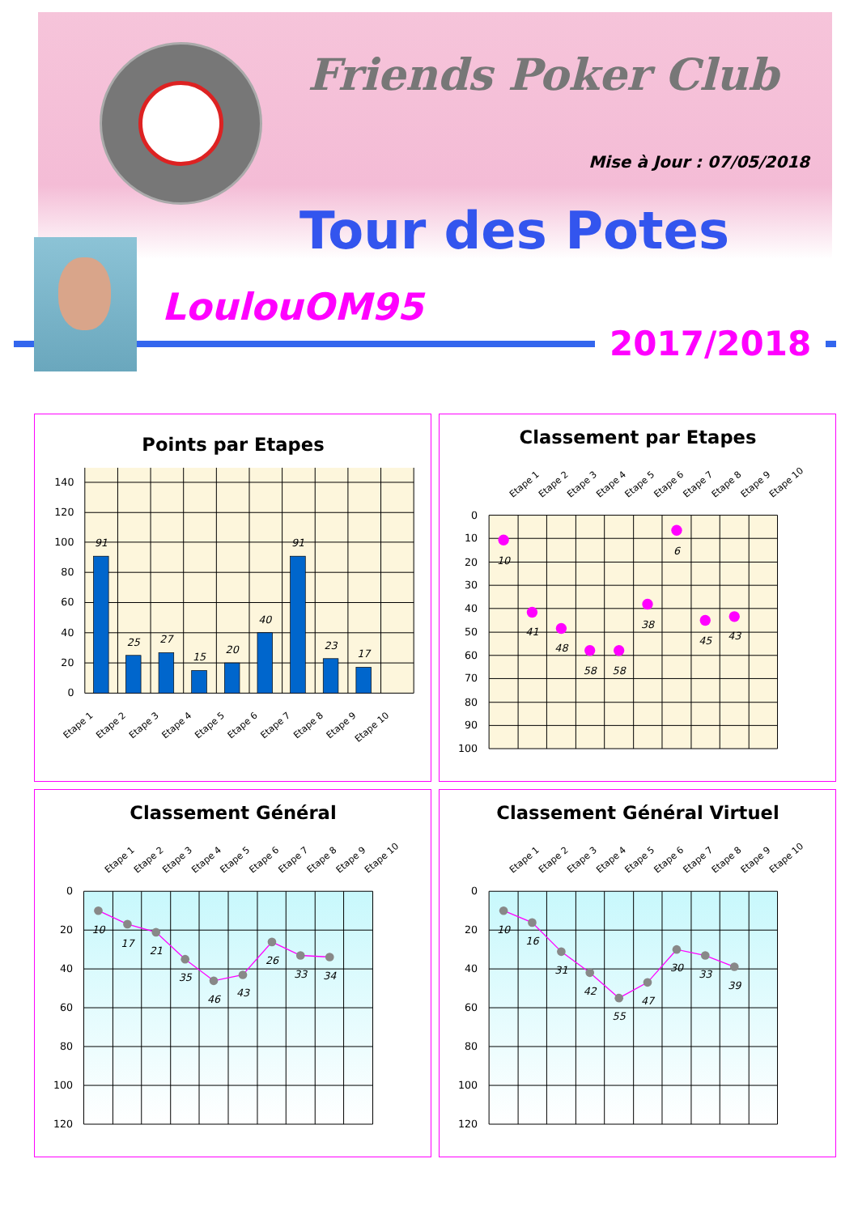Friends Poker Club
Mise à Jour : 07/05/2018
Tour des Potes
LoulouOM95
2017/2018
Points par Etapes
140
120
100
80
60
40
20
0
91
25
27
15
20
40
91
23
17
Etape 1
Etape 2
Etape 3
Etape 4
Etape 5
Etape 6
Etape 7
Etape 8
Etape 9
Etape 10
Classement par Etapes
Etape 1
Etape 2
Etape 3
Etape 4
Etape 5
Etape 6
Etape 7
Etape 8
Etape 9
Etape 10
0
10
20
30
40
50
60
70
80
90
100
10
41
48
58
58
38
6
45
43
Classement Général
Etape 1
Etape 2
Etape 3
Etape 4
Etape 5
Etape 6
Etape 7
Etape 8
Etape 9
Etape 10
0
20
40
60
80
100
120
10
17
21
35
46
43
26
33
34
Classement Général Virtuel
Etape 1
Etape 2
Etape 3
Etape 4
Etape 5
Etape 6
Etape 7
Etape 8
Etape 9
Etape 10
0
20
40
60
80
100
120
10
16
31
42
55
47
30
33
39